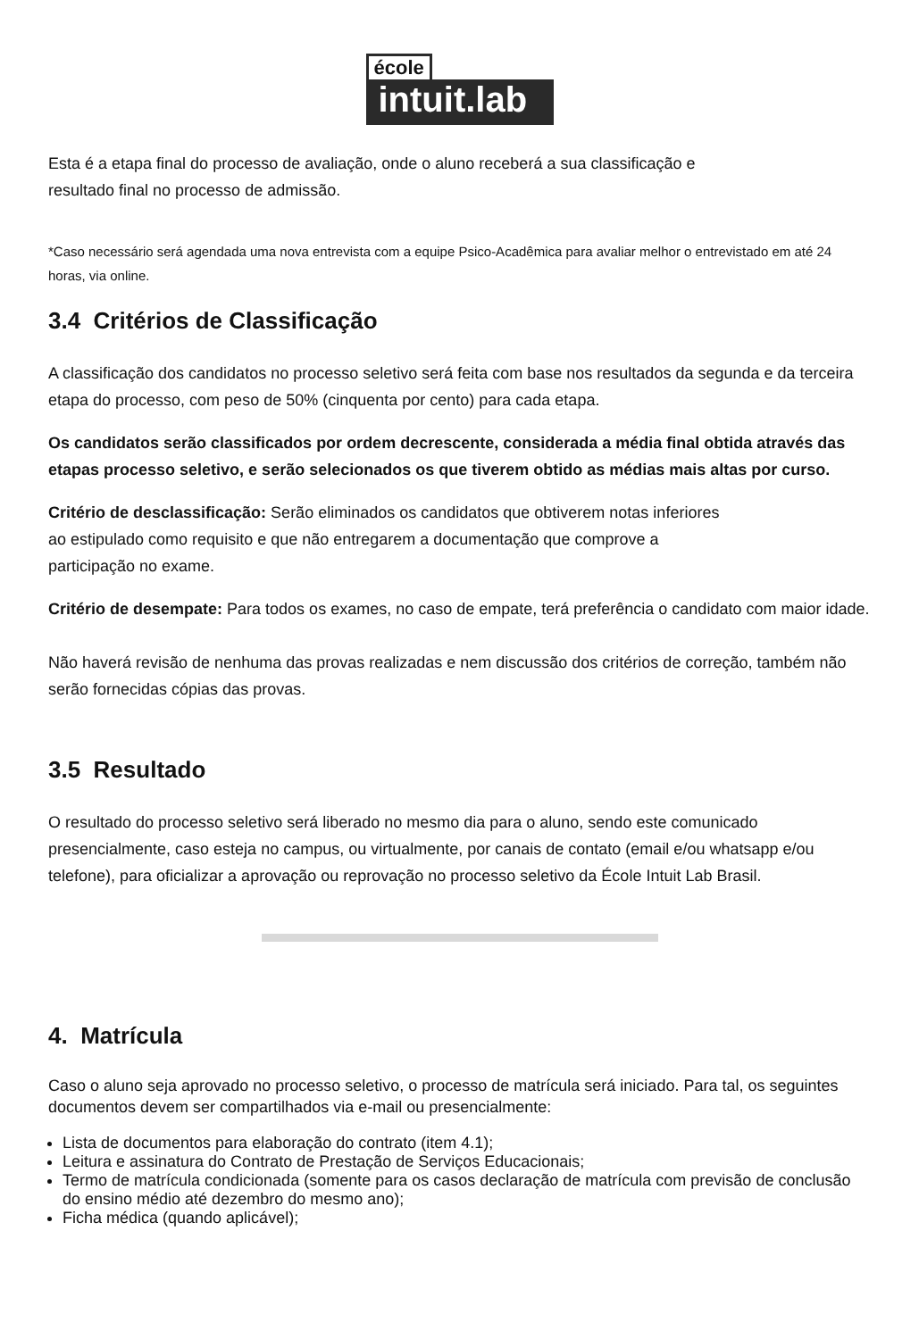école
intuit.lab
Esta é a etapa final do processo de avaliação, onde o aluno receberá a sua classificação e
resultado final no processo de admissão.
*Caso necessário será agendada uma nova entrevista com a equipe Psico-Acadêmica para avaliar melhor o entrevistado em até 24 horas, via online.
3.4 Critérios de Classificação
A classificação dos candidatos no processo seletivo será feita com base nos resultados da segunda e da terceira etapa do processo, com peso de 50% (cinquenta por cento) para cada etapa.
Os candidatos serão classificados por ordem decrescente, considerada a média final obtida através das etapas processo seletivo, e serão selecionados os que tiverem obtido as médias mais altas por curso.
Critério de desclassificação: Serão eliminados os candidatos que obtiverem notas inferiores
ao estipulado como requisito e que não entregarem a documentação que comprove a
participação no exame.
Critério de desempate: Para todos os exames, no caso de empate, terá preferência o candidato com maior idade.
Não haverá revisão de nenhuma das provas realizadas e nem discussão dos critérios de correção, também não serão fornecidas cópias das provas.
3.5 Resultado
O resultado do processo seletivo será liberado no mesmo dia para o aluno, sendo este comunicado presencialmente, caso esteja no campus, ou virtualmente, por canais de contato (email e/ou whatsapp e/ou telefone), para oficializar a aprovação ou reprovação no processo seletivo da École Intuit Lab Brasil.
4. Matrícula
Caso o aluno seja aprovado no processo seletivo, o processo de matrícula será iniciado. Para tal, os seguintes documentos devem ser compartilhados via e-mail ou presencialmente:
Lista de documentos para elaboração do contrato (item 4.1);
Leitura e assinatura do Contrato de Prestação de Serviços Educacionais;
Termo de matrícula condicionada (somente para os casos declaração de matrícula com previsão de conclusão do ensino médio até dezembro do mesmo ano);
Ficha médica (quando aplicável);